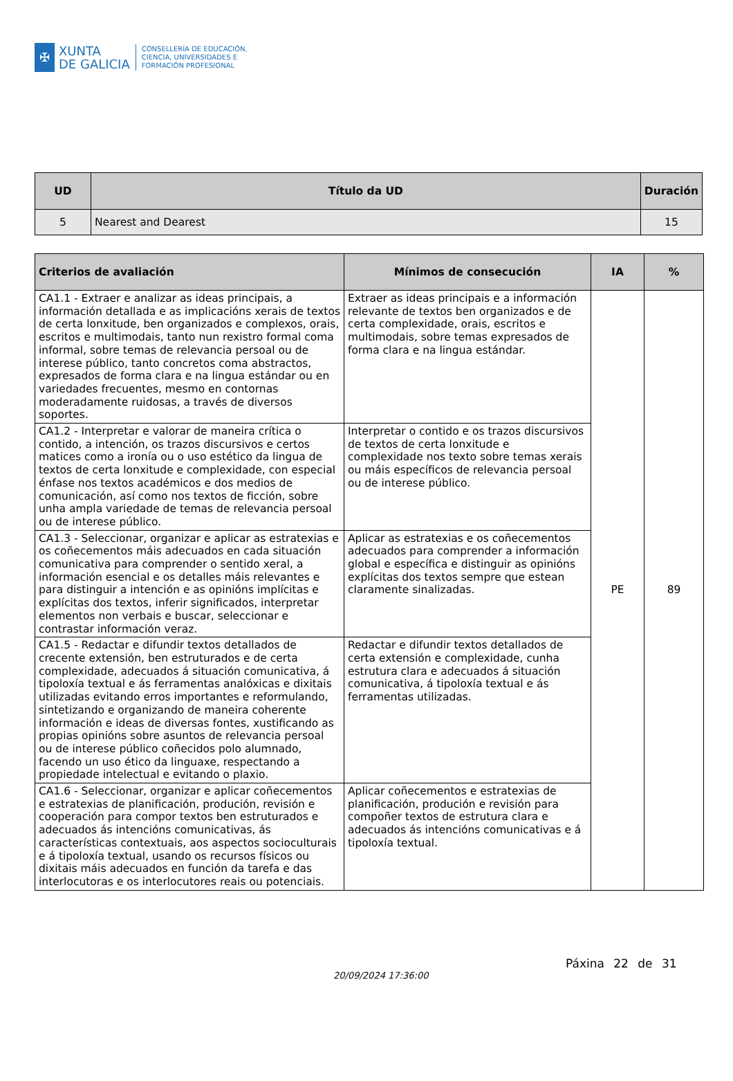✠
XUNTA
DE GALICIA
CONSELLERÍA DE EDUCACIÓN,
CIENCIA, UNIVERSIDADES E
FORMACIÓN PROFESIONAL
| UD | Título da UD | Duración |
| --- | --- | --- |
| 5 | Nearest and Dearest | 15 |
| Criterios de avaliación | Mínimos de consecución | IA | % |
| --- | --- | --- | --- |
| CA1.1 - Extraer e analizar as ideas principais, a información detallada e as implicacións xerais de textos de certa lonxitude, ben organizados e complexos, orais, escritos e multimodais, tanto nun rexistro formal coma informal, sobre temas de relevancia persoal ou de interese público, tanto concretos coma abstractos, expresados de forma clara e na lingua estándar ou en variedades frecuentes, mesmo en contornas moderadamente ruidosas, a través de diversos soportes. | Extraer as ideas principais e a información relevante de textos ben organizados e de certa complexidade, orais, escritos e multimodais, sobre temas expresados de forma clara e na lingua estándar. | PE | 89 |
| CA1.2 - Interpretar e valorar de maneira crítica o contido, a intención, os trazos discursivos e certos matices como a ironía ou o uso estético da lingua de textos de certa lonxitude e complexidade, con especial énfase nos textos académicos e dos medios de comunicación, así como nos textos de ficción, sobre unha ampla variedade de temas de relevancia persoal ou de interese público. | Interpretar o contido e os trazos discursivos de textos de certa lonxitude e complexidade nos texto sobre temas xerais ou máis específicos de relevancia persoal ou de interese público. | | |
| CA1.3 - Seleccionar, organizar e aplicar as estratexias e os coñecementos máis adecuados en cada situación comunicativa para comprender o sentido xeral, a información esencial e os detalles máis relevantes e para distinguir a intención e as opinións implícitas e explícitas dos textos, inferir significados, interpretar elementos non verbais e buscar, seleccionar e contrastar información veraz. | Aplicar as estratexias e os coñecementos adecuados para comprender a información global e específica e distinguir as opinións explícitas dos textos sempre que estean claramente sinalizadas. | | |
| CA1.5 - Redactar e difundir textos detallados de crecente extensión, ben estruturados e de certa complexidade, adecuados á situación comunicativa, á tipoloxía textual e ás ferramentas analóxicas e dixitais utilizadas evitando erros importantes e reformulando, sintetizando e organizando de maneira coherente información e ideas de diversas fontes, xustificando as propias opinións sobre asuntos de relevancia persoal ou de interese público coñecidos polo alumnado, facendo un uso ético da linguaxe, respectando a propiedade intelectual e evitando o plaxio. | Redactar e difundir textos detallados de certa extensión e complexidade, cunha estrutura clara e adecuados á situación comunicativa, á tipoloxía textual e ás ferramentas utilizadas. | | |
| CA1.6 - Seleccionar, organizar e aplicar coñecementos e estratexias de planificación, produción, revisión e cooperación para compor textos ben estruturados e adecuados ás intencións comunicativas, ás características contextuais, aos aspectos socioculturais e á tipoloxía textual, usando os recursos físicos ou dixitais máis adecuados en función da tarefa e das interlocutoras e os interlocutores reais ou potenciais. | Aplicar coñecementos e estratexias de planificación, produción e revisión para compoñer textos de estrutura clara e adecuados ás intencións comunicativas e á tipoloxía textual. | | |
20/09/2024 17:36:00
Páxina 22 de 31